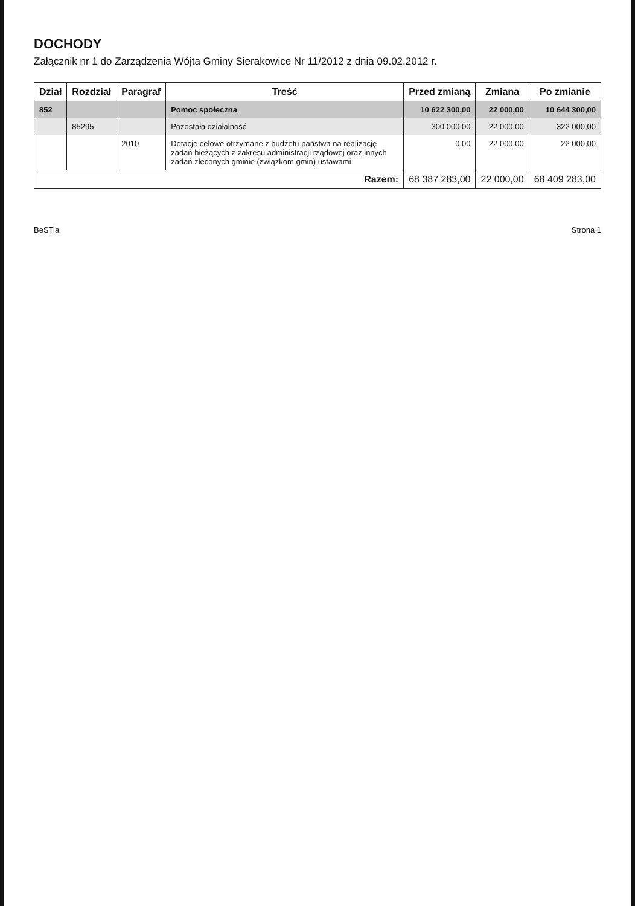DOCHODY
Załącznik nr 1 do Zarządzenia Wójta Gminy Sierakowice Nr 11/2012 z dnia 09.02.2012 r.
| Dział | Rozdział | Paragraf | Treść | Przed zmianą | Zmiana | Po zmianie |
| --- | --- | --- | --- | --- | --- | --- |
| 852 | | | Pomoc społeczna | 10 622 300,00 | 22 000,00 | 10 644 300,00 |
| | 85295 | | Pozostała działalność | 300 000,00 | 22 000,00 | 322 000,00 |
| | | 2010 | Dotacje celowe otrzymane z budżetu państwa na realizację zadań bieżących z zakresu administracji rządowej oraz innych zadań zleconych gminie (związkom gmin) ustawami | 0,00 | 22 000,00 | 22 000,00 |
| Razem: | | | | 68 387 283,00 | 22 000,00 | 68 409 283,00 |
BeSTia Strona 1